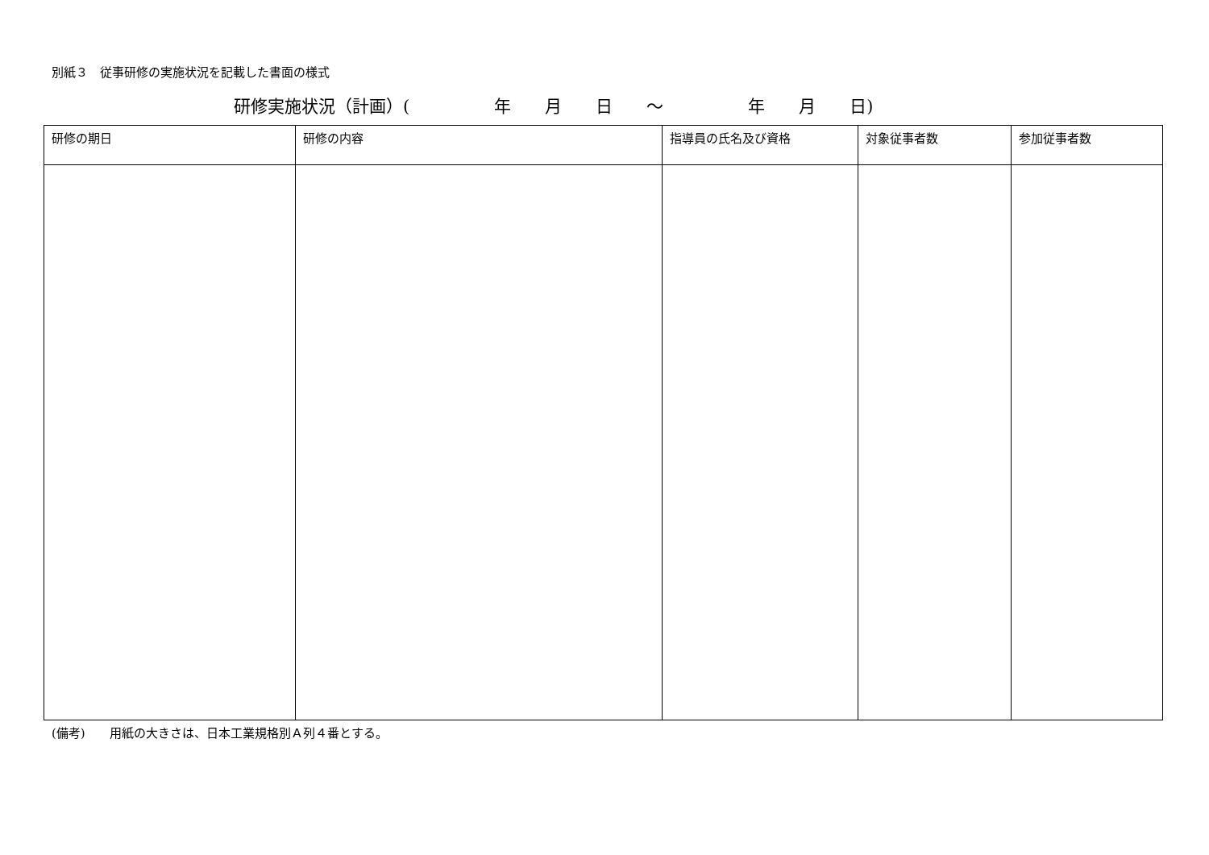別紙３　従事研修の実施状況を記載した書面の様式
研修実施状況（計画）(　　　　　年　　月　　日　　～　　　　　年　　月　　日)
| 研修の期日 | 研修の内容 | 指導員の氏名及び資格 | 対象従事者数 | 参加従事者数 |
| --- | --- | --- | --- | --- |
(備考)　　用紙の大きさは、日本工業規格別Ａ列４番とする。